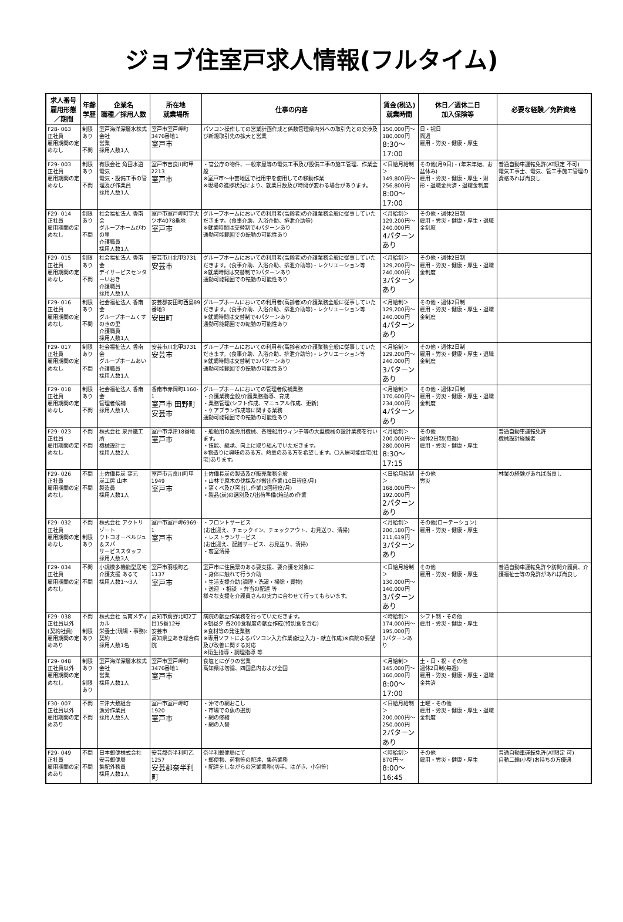ジョブ住室戸求人情報(フルタイム)
| 求人番号 雇用形態／期間 | 年齢 学歴 | 企業名 職種／採用人数 | 所在地 就業場所 | 仕事の内容 | 賃金(税込) 就業時間 | 休日／週休二日 加入保険等 | 必要な経験／免許資格 |
| --- | --- | --- | --- | --- | --- | --- | --- |
| F28- 063 正社員 雇用期間の定めなし | 制限あり 不問 | 室戸海洋深層水株式会社 営業 採用人数1人 | 室戸市室戸岬町3476番地1 室戸市 | パソコン操作しての営業計画作成と係数管理県内外への取引先との交渉及び新規取引先の拡大と営業 | 150,000円～ 180,000円 8:30～17:00 | 日・祝日 隔週 雇用・労災・健康・厚生 | |
| F29- 003 正社員 雇用期間の定めなし | 制限あり 不問 | 有限会社 角田水道電気 電気・設備工事の管理及び作業員 採用人数1人 | 室戸市吉良川町甲2213 室戸市 | ・官公庁の物件、一般家屋等の電気工事及び設備工事の施工管理、作業全般 ※室戸市～中芸地区で社用車を使用しての移動作業 ※現場の進捗状況により、就業日数及び時間が変わる場合があります。 | ＜日給月給制＞ 149,800円～ 256,800円 8:00～17:00 | その他(月9日)・(年末年始、お盆休み) 雇用・労災・健康・厚生・財形・退職金共済・退職金制度 | 普通自動車運転免許(AT限定 不可) 電気工事士、電気、管工事施工管理の資格あれば尚良し |
| F29- 014 正社員 雇用期間の定めなし | 制限あり 不問 | 社会福祉法人 香南会 グループホームびわの里 介護職員 採用人数1人 | 室戸市室戸岬町字大ツボ4078番地 室戸市 | グループホームにおいての利用者(高齢者)の介護業務全般に従事していただきます。(食事介助、入浴介助、排泄介助等) ※就業時間は交替制で4パターンあり 通勤可能範囲での転勤の可能性あり | ＜月給制＞ 129,200円～ 240,000円 4パターンあり | その他・週休2日制 雇用・労災・健康・厚生・退職金制度 | |
| F29- 015 正社員 雇用期間の定めなし | 制限あり 不問 | 社会福祉法人 香南会 デイサービスセンターいおき 介護職員 採用人数1人 | 安芸市川北甲3731 安芸市 | グループホームにおいての利用者(高齢者)の介護業務全般に従事していただきます。(食事介助、入浴介助、排泄介助等)・レクリエーション等 ※就業時間は交替制で3パターンあり 通勤可能範囲での転勤の可能性あり | ＜月給制＞ 129,200円～ 240,000円 3パターンあり | その他・週休2日制 雇用・労災・健康・厚生・退職金制度 | |
| F29- 016 正社員 雇用期間の定めなし | 制限あり 不問 | 社会福祉法人 香南会 グループホームくすのきの里 介護職員 採用人数1人 | 安芸郡安田町西島89番地3 安田町 | グループホームにおいての利用者(高齢者)の介護業務全般に従事していただきます。(食事介助、入浴介助、排泄介助等)・レクリエーション等 ※就業時間は交替制で4パターンあり 通勤可能範囲での転勤の可能性あり | ＜月給制＞ 129,200円～ 240,000円 4パターンあり | その他・週休2日制 雇用・労災・健康・厚生・退職金制度 | |
| F29- 017 正社員 雇用期間の定めなし | 制限あり 不問 | 社会福祉法人 香南会 グループホームあい 介護職員 採用人数1人 | 安芸市川北甲3731 安芸市 | グループホームにおいての利用者(高齢者)の介護業務全般に従事していただきます。(食事介助、入浴介助、排泄介助等)・レクリエーション等 ※就業時間は交替制で3パターンあり 通勤可能範囲での転勤の可能性あり | ＜月給制＞ 129,200円～ 240,000円 3パターンあり | その他・週休2日制 雇用・労災・健康・厚生・退職金制度 | |
| F29- 018 正社員 雇用期間の定めなし | 制限あり 不問 | 社会福祉法人 香南会 管理者候補 採用人数1人 | 香南市赤岡町1160-1 室戸市 田野町 安芸市 | グループホームにおいての管理者候補業務 ・介護業務全般/介護業務指導、育成 ・業務管理(シフト作成、マニュアル作成、更新) ・ケアプラン作成等に関する業務 通勤可能範囲での転勤の可能性あり | ＜月給制＞ 170,600円～ 234,000円 4パターンあり | その他・週休2日制 雇用・労災・健康・厚生・退職金制度 | |
| F29- 023 正社員 雇用期間の定めなし | 不問 不問 | 株式会社 泉井鐵工所 機械設計士 採用人数2人 | 室戸市浮津18番地 室戸市 | ・船舶用の漁労用機械、各種船用ウィンチ等の大型機械の設計業務を行います。 ・技能、継承、向上に取り組んでいただきます。 ※物造りに興味のある方、熱意のある方を希望します。〇入居可能住宅(社宅)あります。 | ＜月給制＞ 200,000円～ 280,000円 8:30～17:15 | その他 週休2日制(毎週) 雇用・労災・健康・厚生 | 普通自動車運転免許 機械設計経験者 |
| F29- 026 正社員 雇用期間の定めなし | 不問 不問 | 土佐備長炭 窯元 炭工房 山本 製造員 採用人数1人 | 室戸市吉良川町甲1949 室戸市 | 土佐備長炭の製造及び販売業務全般 ・山林で原木の伐採及び搬出作業(10日程度/月) ・窯くべ及び窯出し作業(3回程度/月) ・製品(炭)の選別及び出荷準備(箱詰め)作業 | ＜日給月給制＞ 168,000円～ 192,000円 2パターンあり | その他 労災 | 林業の経験があれば尚良し |
| F29- 032 正社員 雇用期間の定めなし | 不問 制限あり | 株式会社 アクトリゾート ウトコオーベルジュ＆スパ サービススタッフ 採用人数3人 | 室戸市室戸岬6969-1 室戸市 | ・フロントサービス (お出迎え、チェックイン、チェックアウト、お見送り、清掃) ・レストランサービス (お出迎え、配膳サービス、お見送り、清掃) ・客室清掃 | ＜月給制＞ 200,180円～ 211,619円 3パターンあり | その他(ローテーション) 雇用・労災・健康・厚生 | |
| F29- 034 正社員 雇用期間の定めなし | 不問 不問 | 小規模多機能型居宅介護支援 あるて 採用人数1～3人 | 室戸市羽根町乙1137 室戸市 | 室戸市に住民票のある要支援、要介護を対象に ・身体に触れて行う介助 ・生活支援介助(調理・洗濯・掃除・買物) ・送迎 ・相談 ・弁当の配達 等 様々な支援を介護員さんの実力に合わせて行ってもらいます。 | ＜日給月給制＞ 130,000円～ 140,000円 3パターンあり | その他 雇用・労災・健康・厚生 | 普通自動車運転免許や訪問介護員、介護福祉士等の免許があれば尚良し |
| F29- 038 正社員以外(契約社員) 雇用期間の定めあり | 不問 制限あり | 株式会社 高南メディカル 栄養士(現場・事務):契約 採用人数1名 | 高知市薊野北町2丁目15番12号 安芸市 高知県立あき総合病院 | 病院の献立作業務を行っていただきます。 ※朝昼夕 各200食程度の献立作成(特別食を含む) ※食材等の発注業務 ※専用ソフトによるパソコン入力作業(献立入力・献立作成)※病院の要望及び改善に関する対応 ※衛生指導・調理指導 等 | ＜時給制＞ 174,000円～ 195,000円 3パターンあり | シフト制・その他 雇用・労災・健康・厚生 | |
| F29- 048 正社員以外 雇用期間の定めなし | 制限あり 制限あり | 室戸海洋深層水株式会社 営業 採用人数1人 | 室戸市室戸岬町3476番地1 室戸市 | 食塩とにがりの営業 高知県は勿論、四国島内および全国 | ＜月給制＞ 145,000円～ 160,000円 8:00～17:00 | 土・日・祝・その他 週休2日制(毎週) 雇用・労災・健康・厚生・退職金共済 | |
| F30- 007 正社員以外 雇用期間の定めあり | 不問 不問 | 三津大敷組合 漁労作業員 採用人数5人 | 室戸市室戸岬町1920 室戸市 | ・沖での網おこし ・市場での魚の選別 ・網の修繕 ・網の入替 | ＜日給月給制＞ 200,000円～ 250,000円 2パターンあり | 土曜・その他 雇用・労災・健康・厚生・退職金制度 | |
| F29- 049 正社員 雇用期間の定めあり | 不問 不問 | 日本郵便株式会社 安芸郵便局 集配外務員 採用人数1人 | 安芸郡奈半利町乙1257 安芸郡奈半利町 | 奈半利郵便局にて ・郵便物、荷物等の配達、集荷業務 ・配達をしながらの営業業務(切手、はがき、小包等) | ＜時給制＞ 870円～ 8:00～16:45 | その他 雇用・労災・健康・厚生 | 普通自動車運転免許(AT限定 可) 自動二輪(小型)お持ちの方優遇 |